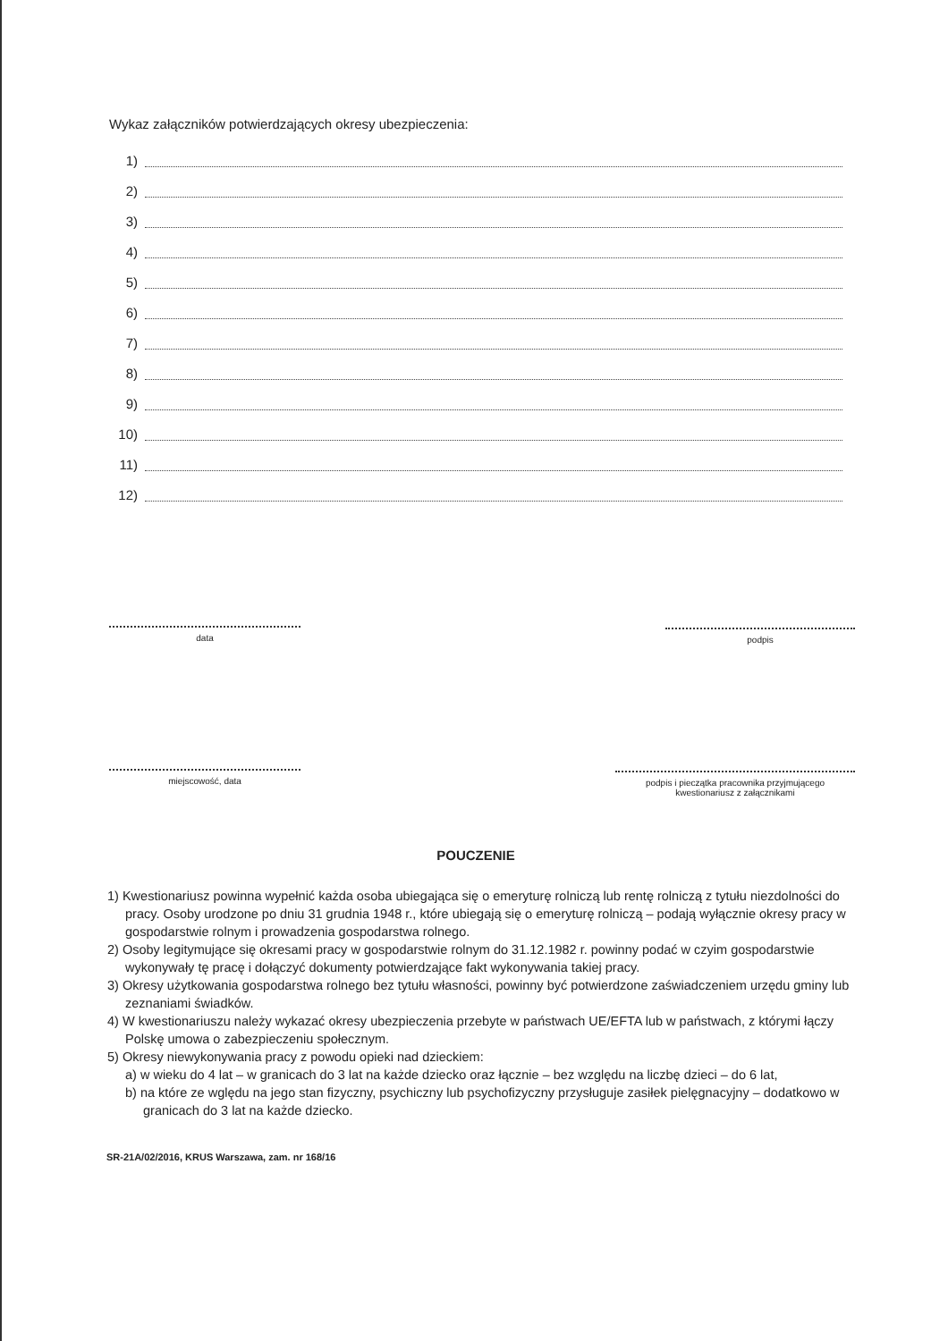Wykaz załączników potwierdzających okresy ubezpieczenia:
1)
2)
3)
4)
5)
6)
7)
8)
9)
10)
11)
12)
data podpis
miejscowość, data
podpis i pieczątka pracownika przyjmującego
kwestionariusz z załącznikami
POUCZENIE
1) Kwestionariusz powinna wypełnić każda osoba ubiegająca się o emeryturę rolniczą lub rentę rolniczą z tytułu niezdolności do pracy. Osoby urodzone po dniu 31 grudnia 1948 r., które ubiegają się o emeryturę rolniczą – podają wyłącznie okresy pracy w gospodarstwie rolnym i prowadzenia gospodarstwa rolnego.
2) Osoby legitymujące się okresami pracy w gospodarstwie rolnym do 31.12.1982 r. powinny podać w czyim gospodarstwie wykonywały tę pracę i dołączyć dokumenty potwierdzające fakt wykonywania takiej pracy.
3) Okresy użytkowania gospodarstwa rolnego bez tytułu własności, powinny być potwierdzone zaświadczeniem urzędu gminy lub zeznaniami świadków.
4) W kwestionariuszu należy wykazać okresy ubezpieczenia przebyte w państwach UE/EFTA lub w państwach, z którymi łączy Polskę umowa o zabezpieczeniu społecznym.
5) Okresy niewykonywania pracy z powodu opieki nad dzieckiem:
a) w wieku do 4 lat – w granicach do 3 lat na każde dziecko oraz łącznie – bez względu na liczbę dzieci – do 6 lat,
b) na które ze wględu na jego stan fizyczny, psychiczny lub psychofizyczny przysługuje zasiłek pielęgnacyjny – dodatkowo w granicach do 3 lat na każde dziecko.
SR-21A/02/2016, KRUS Warszawa, zam. nr 168/16